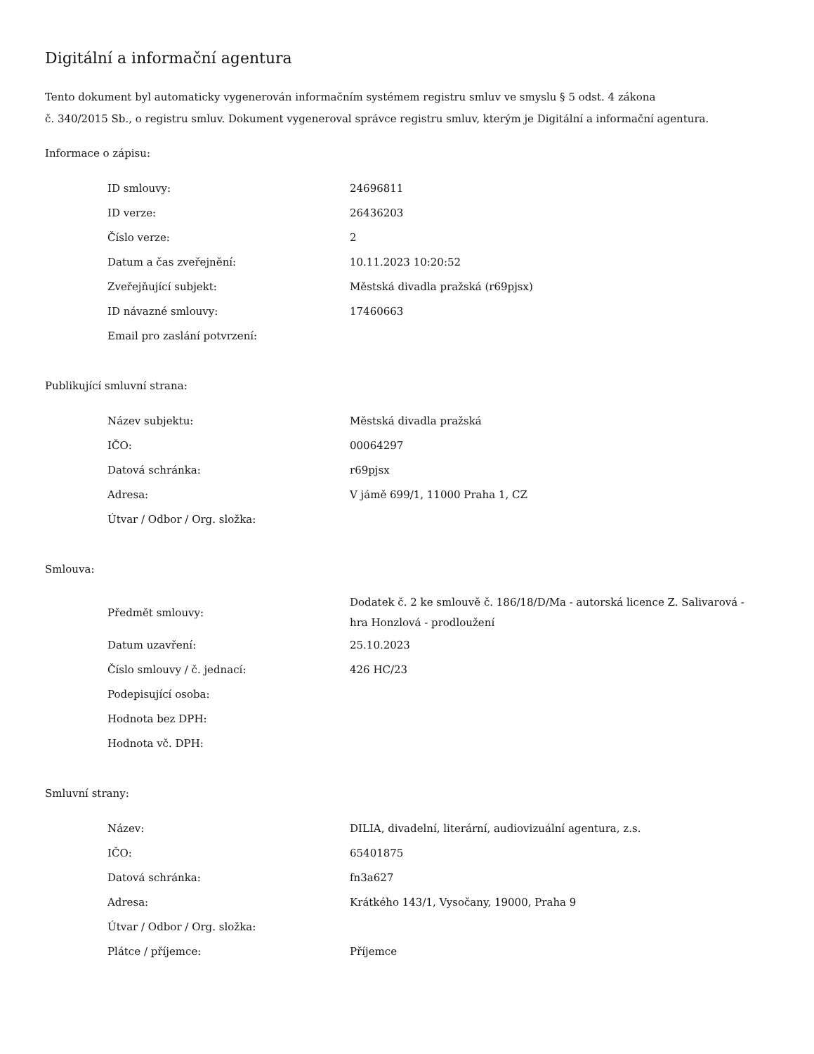Digitální a informační agentura
Tento dokument byl automaticky vygenerován informačním systémem registru smluv ve smyslu § 5 odst. 4 zákona
č. 340/2015 Sb., o registru smluv. Dokument vygeneroval správce registru smluv, kterým je Digitální a informační agentura.
Informace o zápisu:
| ID smlouvy: | 24696811 |
| ID verze: | 26436203 |
| Číslo verze: | 2 |
| Datum a čas zveřejnění: | 10.11.2023 10:20:52 |
| Zveřejňující subjekt: | Městská divadla pražská (r69pjsx) |
| ID návazné smlouvy: | 17460663 |
| Email pro zaslání potvrzení: | |
Publikující smluvní strana:
| Název subjektu: | Městská divadla pražská |
| IČO: | 00064297 |
| Datová schránka: | r69pjsx |
| Adresa: | V jámě 699/1, 11000 Praha 1, CZ |
| Útvar / Odbor / Org. složka: | |
Smlouva:
| Předmět smlouvy: | Dodatek č. 2 ke smlouvě č. 186/18/D/Ma - autorská licence Z. Salivarová - hra Honzlová - prodloužení |
| Datum uzavření: | 25.10.2023 |
| Číslo smlouvy / č. jednací: | 426 HC/23 |
| Podepisující osoba: | |
| Hodnota bez DPH: | |
| Hodnota vč. DPH: | |
Smluvní strany:
| Název: | DILIA, divadelní, literární, audiovizuální agentura, z.s. |
| IČO: | 65401875 |
| Datová schránka: | fn3a627 |
| Adresa: | Krátkého 143/1, Vysočany, 19000, Praha 9 |
| Útvar / Odbor / Org. složka: | |
| Plátce / příjemce: | Příjemce |